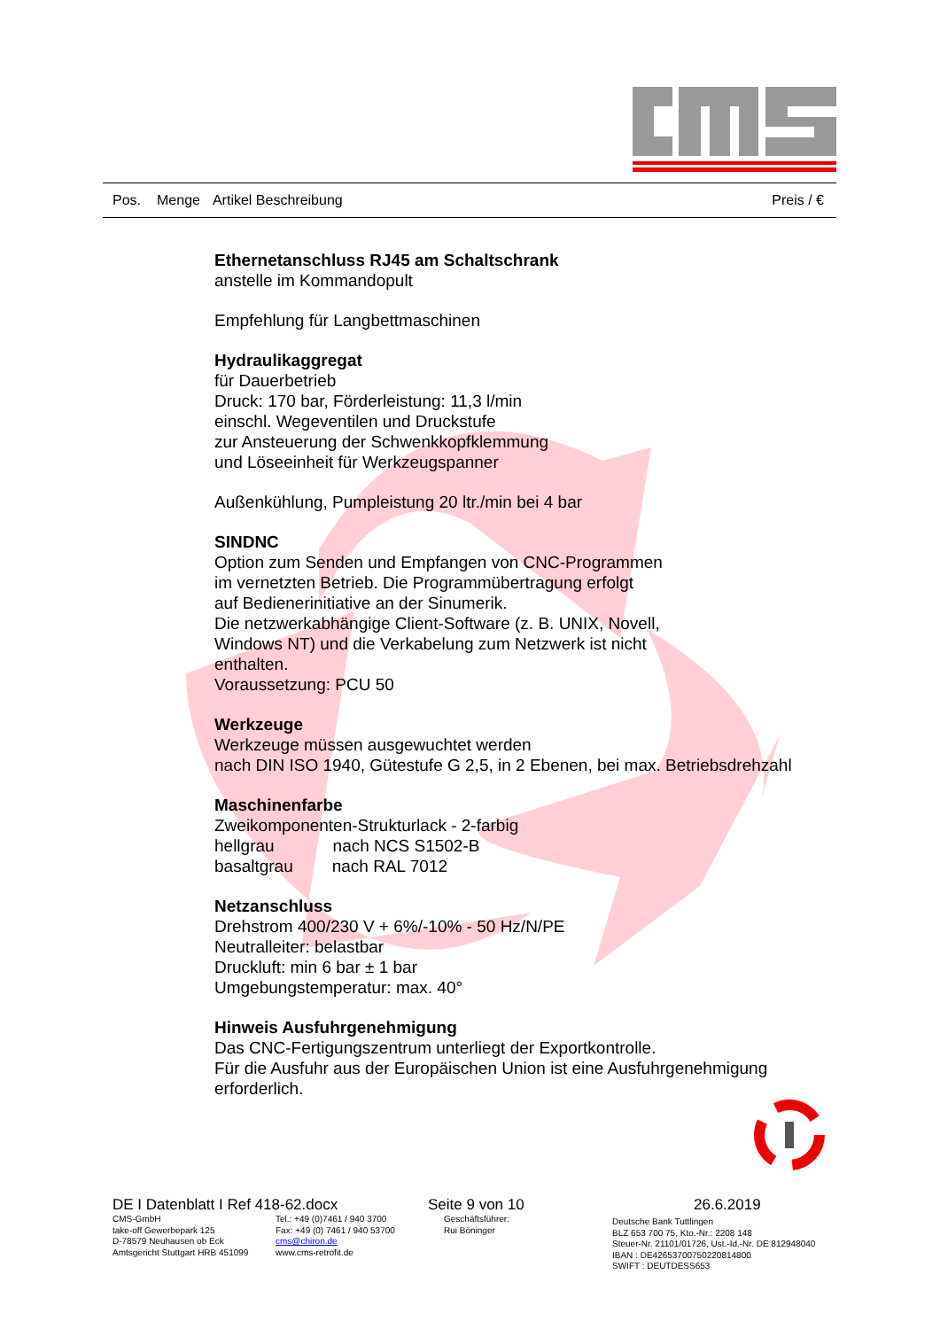Pos. Menge Artikel Beschreibung Preis / €
Ethernetanschluss RJ45 am Schaltschrank
anstelle im Kommandopult
Empfehlung für Langbettmaschinen
Hydraulikaggregat
für Dauerbetrieb
Druck: 170 bar, Förderleistung: 11,3 l/min
einschl. Wegeventilen und Druckstufe
zur Ansteuerung der Schwenkkopfklemmung
und Löseeinheit für Werkzeugspanner
Außenkühlung, Pumpleistung 20 ltr./min bei 4 bar
SINDNC
Option zum Senden und Empfangen von CNC-Programmen
im vernetzten Betrieb. Die Programmübertragung erfolgt
auf Bedienerinitiative an der Sinumerik.
Die netzwerkabhängige Client-Software (z. B. UNIX, Novell,
Windows NT) und die Verkabelung zum Netzwerk ist nicht
enthalten.
Voraussetzung: PCU 50
Werkzeuge
Werkzeuge müssen ausgewuchtet werden
nach DIN ISO 1940, Gütestufe G 2,5, in 2 Ebenen, bei max. Betriebsdrehzahl
Maschinenfarbe
Zweikomponenten-Strukturlack - 2-farbig
hellgrau nach NCS S1502-B
basaltgrau nach RAL 7012
Netzanschluss
Drehstrom 400/230 V + 6%/-10% - 50 Hz/N/PE
Neutralleiter: belastbar
Druckluft: min 6 bar ± 1 bar
Umgebungstemperatur: max. 40°
Hinweis Ausfuhrgenehmigung
Das CNC-Fertigungszentrum unterliegt der Exportkontrolle.
Für die Ausfuhr aus der Europäischen Union ist eine Ausfuhrgenehmigung
erforderlich.
DE I Datenblatt I Ref 418-62.docx Seite 9 von 10 26.6.2019
CMS-GmbH
take-off Gewerbepark 125
D-78579 Neuhausen ob Eck
Amtsgericht Stuttgart HRB 451099
Tel.: +49 (0)7461 / 940 3700
Fax: +49 (0) 7461 / 940 53700
cms@chiron.de
www.cms-retrofit.de
Geschäftsführer:
Rui Böninger
Deutsche Bank Tuttlingen
BLZ 653 700 75, Kto.-Nr.: 2208 148
Steuer-Nr. 21101/01726, Ust.-Id.-Nr. DE 812948040
IBAN : DE42653700750220814800
SWIFT : DEUTDESS653